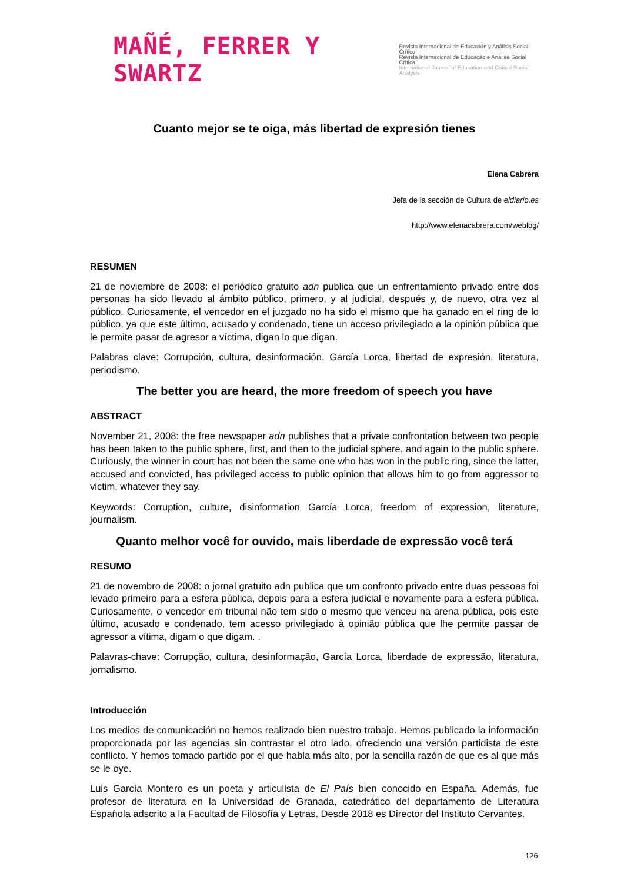MAÑÉ, FERRER Y SWARTZ
Revista Internacional de Educación y Análisis Social Crítico
Revista Internacional de Educação e Análise Social Crítica
International Journal of Education and Critical Social Analysis
Cuanto mejor se te oiga, más libertad de expresión tienes
Elena Cabrera
Jefa de la sección de Cultura de eldiario.es
http://www.elenacabrera.com/weblog/
RESUMEN
21 de noviembre de 2008: el periódico gratuito adn publica que un enfrentamiento privado entre dos personas ha sido llevado al ámbito público, primero, y al judicial, después y, de nuevo, otra vez al público. Curiosamente, el vencedor en el juzgado no ha sido el mismo que ha ganado en el ring de lo público, ya que este último, acusado y condenado, tiene un acceso privilegiado a la opinión pública que le permite pasar de agresor a víctima, digan lo que digan.
Palabras clave: Corrupción, cultura, desinformación, García Lorca, libertad de expresión, literatura, periodismo.
The better you are heard, the more freedom of speech you have
ABSTRACT
November 21, 2008: the free newspaper adn publishes that a private confrontation between two people has been taken to the public sphere, first, and then to the judicial sphere, and again to the public sphere. Curiously, the winner in court has not been the same one who has won in the public ring, since the latter, accused and convicted, has privileged access to public opinion that allows him to go from aggressor to victim, whatever they say.
Keywords: Corruption, culture, disinformation García Lorca, freedom of expression, literature, journalism.
Quanto melhor você for ouvido, mais liberdade de expressão você terá
RESUMO
21 de novembro de 2008: o jornal gratuito adn publica que um confronto privado entre duas pessoas foi levado primeiro para a esfera pública, depois para a esfera judicial e novamente para a esfera pública. Curiosamente, o vencedor em tribunal não tem sido o mesmo que venceu na arena pública, pois este último, acusado e condenado, tem acesso privilegiado à opinião pública que lhe permite passar de agressor a vítima, digam o que digam. .
Palavras-chave: Corrupção, cultura, desinformação, García Lorca, liberdade de expressão, literatura, jornalismo.
Introducción
Los medios de comunicación no hemos realizado bien nuestro trabajo. Hemos publicado la información proporcionada por las agencias sin contrastar el otro lado, ofreciendo una versión partidista de este conflicto. Y hemos tomado partido por el que habla más alto, por la sencilla razón de que es al que más se le oye.
Luis García Montero es un poeta y articulista de El País bien conocido en España. Además, fue profesor de literatura en la Universidad de Granada, catedrático del departamento de Literatura Española adscrito a la Facultad de Filosofía y Letras. Desde 2018 es Director del Instituto Cervantes.
126